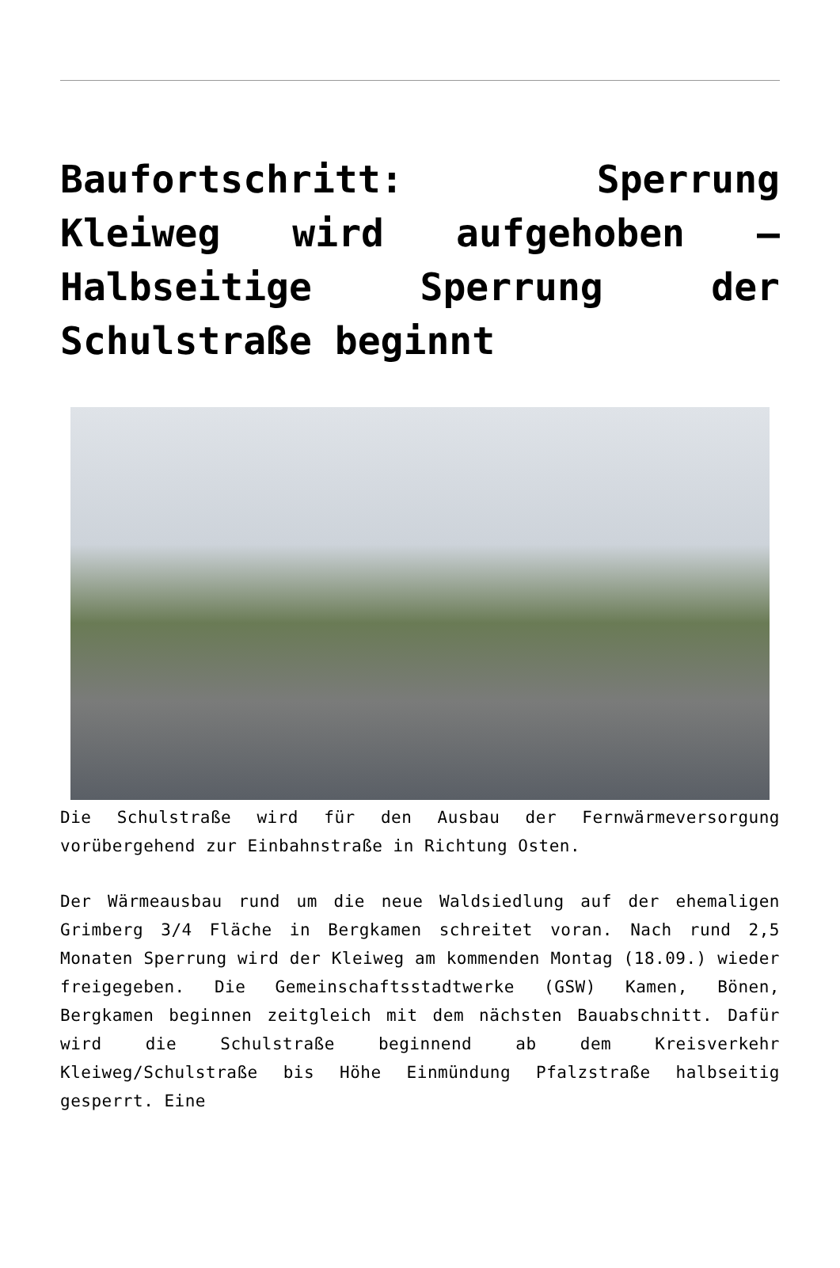Baufortschritt: Sperrung Kleiweg wird aufgehoben – Halbseitige Sperrung der Schulstraße beginnt
Die Schulstraße wird für den Ausbau der Fernwärmeversorgung vorübergehend zur Einbahnstraße in Richtung Osten.
Der Wärmeausbau rund um die neue Waldsiedlung auf der ehemaligen Grimberg 3/4 Fläche in Bergkamen schreitet voran. Nach rund 2,5 Monaten Sperrung wird der Kleiweg am kommenden Montag (18.09.) wieder freigegeben. Die Gemeinschaftsstadtwerke (GSW) Kamen, Bönen, Bergkamen beginnen zeitgleich mit dem nächsten Bauabschnitt. Dafür wird die Schulstraße beginnend ab dem Kreisverkehr Kleiweg/Schulstraße bis Höhe Einmündung Pfalzstraße halbseitig gesperrt. Eine